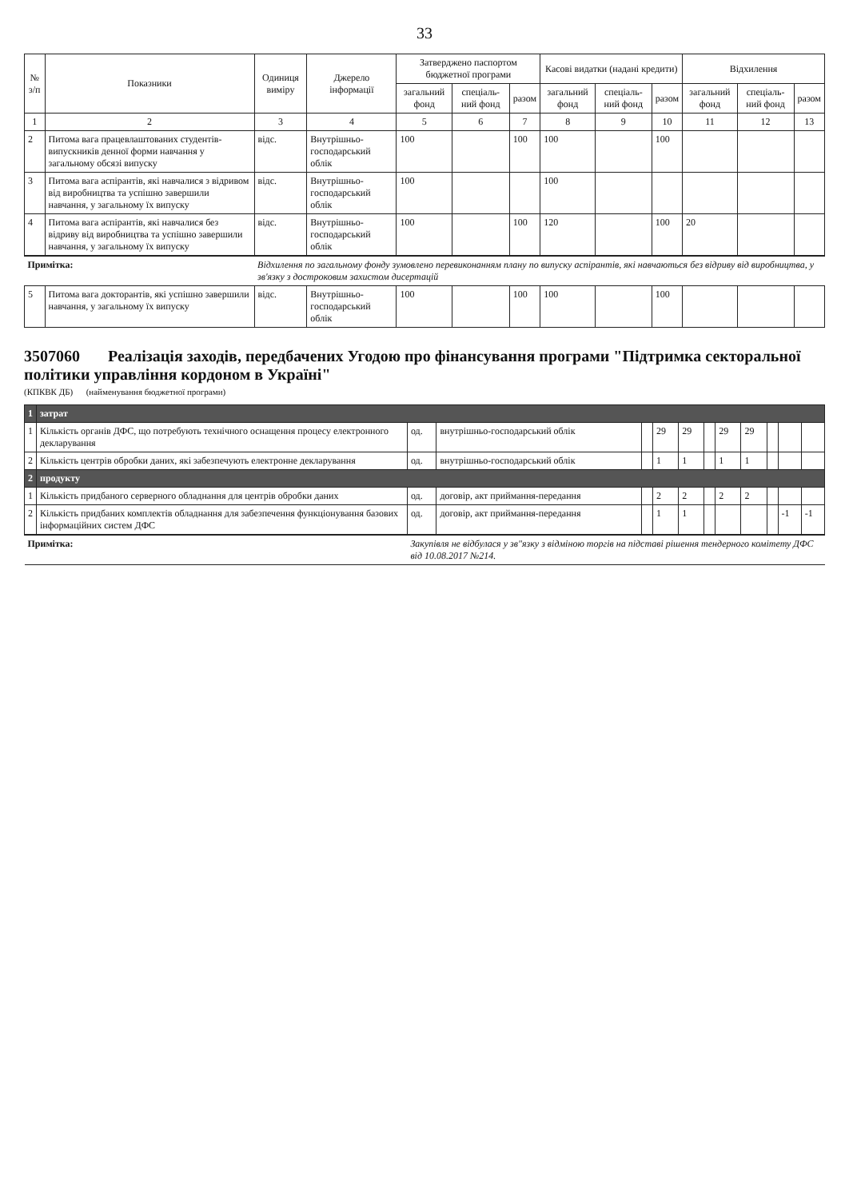33
| № з/п | Показники | Одиниця виміру | Джерело інформації | Затверджено паспортом бюджетної програми | | | Касові видатки (надані кредити) | | | Відхилення | | |
| --- | --- | --- | --- | --- | --- | --- | --- | --- | --- | --- | --- | --- |
| | | | | загальний фонд | спеціаль-ний фонд | разом | загальний фонд | спеціаль-ний фонд | разом | загальний фонд | спеціаль-ний фонд | разом |
| 1 | 2 | 3 | 4 | 5 | 6 | 7 | 8 | 9 | 10 | 11 | 12 | 13 |
| 2 | Питома вага працевлаштованих студентів-випускників денної форми навчання у загальному обсязі випуску | відс. | Внутрішньо-господарський облік | 100 | | 100 | 100 | | 100 | | | |
| 3 | Питома вага аспірантів, які навчалися з відривом від виробництва та успішно завершили навчання, у загальному їх випуску | відс. | Внутрішньо-господарський облік | 100 | | | 100 | | | | | |
| 4 | Питома вага аспірантів, які навчалися без відриву від виробництва та успішно завершили навчання, у загальному їх випуску | відс. | Внутрішньо-господарський облік | 100 | | 100 | 120 | | 100 | 20 | | |
| Примітка: | | Відхилення по загальному фонду зумовлено перевиконанням плану по випуску аспірантів, які навчаються без відриву від виробництва, у зв'язку з достроковим захистом дисертацій | | | | | | | | | | |
| 5 | Питома вага докторантів, які успішно завершили навчання, у загальному їх випуску | відс. | Внутрішньо-господарський облік | 100 | | 100 | 100 | | 100 | | | |
3507060 Реалізація заходів, передбачених Угодою про фінансування програми "Підтримка секторальної політики управління кордоном в Україні"
(КПКВК ДБ) (найменування бюджетної програми)
| 1 | затрат | | | | | | | | | | | |
| 1 | Кількість органів ДФС, що потребують технічного оснащення процесу електронного декларування | од. | внутрішньо-господарський облік | | 29 | 29 | | 29 | 29 | | | |
| 2 | Кількість центрів обробки даних, які забезпечують електронне декларування | од. | внутрішньо-господарський облік | | 1 | 1 | | 1 | 1 | | | |
| 2 | продукту | | | | | | | | | | | |
| 1 | Кількість придбаного серверного обладнання для центрів обробки даних | од. | договір, акт приймання-передання | | 2 | 2 | | 2 | 2 | | | |
| 2 | Кількість придбаних комплектів обладнання для забезпечення функціонування базових інформаційних систем ДФС | од. | договір, акт приймання-передання | | 1 | 1 | | | | | -1 | -1 |
| Примітка: | | Закупівля не відбулася у зв"язку з відміною торгів на підставі рішення тендерного комітету ДФС від 10.08.2017 №214. | | | | | | | | | | |